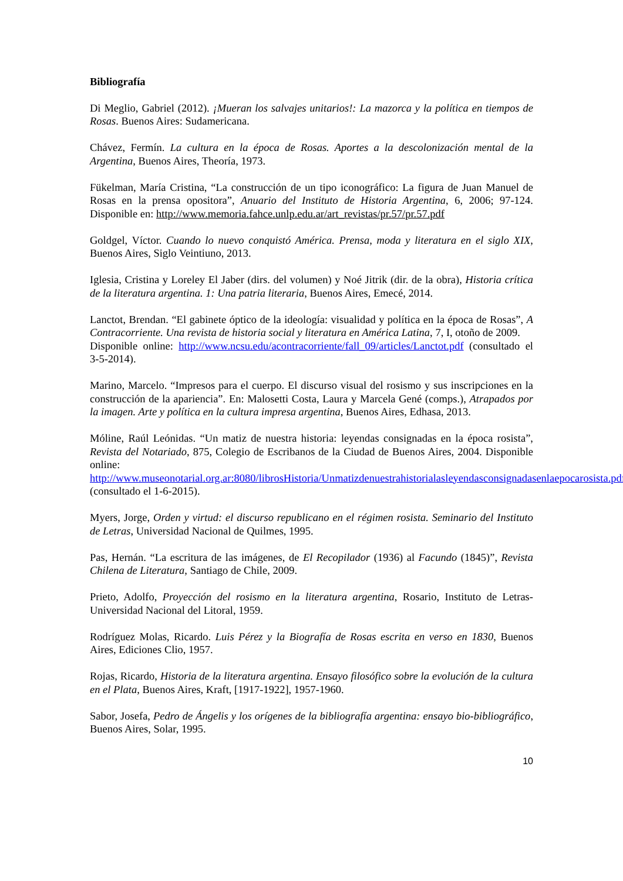Bibliografía
Di Meglio, Gabriel (2012). ¡Mueran los salvajes unitarios!: La mazorca y la política en tiempos de Rosas. Buenos Aires: Sudamericana.
Chávez, Fermín. La cultura en la época de Rosas. Aportes a la descolonización mental de la Argentina, Buenos Aires, Theoría, 1973.
Fükelman, María Cristina, “La construcción de un tipo iconográfico: La figura de Juan Manuel de Rosas en la prensa opositora”, Anuario del Instituto de Historia Argentina, 6, 2006; 97-124. Disponible en: http://www.memoria.fahce.unlp.edu.ar/art_revistas/pr.57/pr.57.pdf
Goldgel, Víctor. Cuando lo nuevo conquistó América. Prensa, moda y literatura en el siglo XIX, Buenos Aires, Siglo Veintiuno, 2013.
Iglesia, Cristina y Loreley El Jaber (dirs. del volumen) y Noé Jitrik (dir. de la obra), Historia crítica de la literatura argentina. 1: Una patria literaria, Buenos Aires, Emecé, 2014.
Lanctot, Brendan. “El gabinete óptico de la ideología: visualidad y política en la época de Rosas”, A Contracorriente. Una revista de historia social y literatura en América Latina, 7, I, otoño de 2009.
Disponible online: http://www.ncsu.edu/acontracorriente/fall_09/articles/Lanctot.pdf (consultado el 3-5-2014).
Marino, Marcelo. “Impresos para el cuerpo. El discurso visual del rosismo y sus inscripciones en la construcción de la apariencia”. En: Malosetti Costa, Laura y Marcela Gené (comps.), Atrapados por la imagen. Arte y política en la cultura impresa argentina, Buenos Aires, Edhasa, 2013.
Móline, Raúl Leónidas. “Un matiz de nuestra historia: leyendas consignadas en la época rosista”, Revista del Notariado, 875, Colegio de Escribanos de la Ciudad de Buenos Aires, 2004. Disponible online:
http://www.museonotarial.org.ar:8080/librosHistoria/Unmatizdenuestrahistorialasleyendasconsignadasenlaepocarosista.pdf (consultado el 1-6-2015).
Myers, Jorge, Orden y virtud: el discurso republicano en el régimen rosista. Seminario del Instituto de Letras, Universidad Nacional de Quilmes, 1995.
Pas, Hernán. “La escritura de las imágenes, de El Recopilador (1936) al Facundo (1845)”, Revista Chilena de Literatura, Santiago de Chile, 2009.
Prieto, Adolfo, Proyección del rosismo en la literatura argentina, Rosario, Instituto de Letras-Universidad Nacional del Litoral, 1959.
Rodríguez Molas, Ricardo. Luis Pérez y la Biografía de Rosas escrita en verso en 1830, Buenos Aires, Ediciones Clio, 1957.
Rojas, Ricardo, Historia de la literatura argentina. Ensayo filosófico sobre la evolución de la cultura en el Plata, Buenos Aires, Kraft, [1917-1922], 1957-1960.
Sabor, Josefa, Pedro de Ángelis y los orígenes de la bibliografía argentina: ensayo bio-bibliográfico, Buenos Aires, Solar, 1995.
10